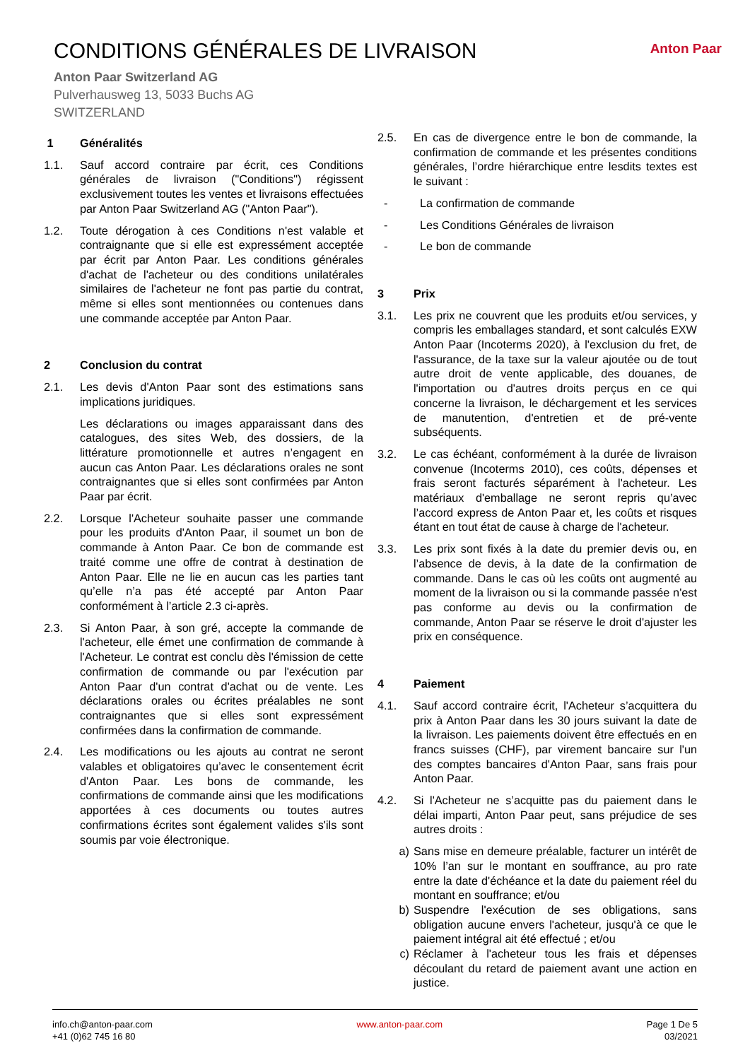CONDITIONS GÉNÉRALES DE LIVRAISON
Anton Paar
Anton Paar Switzerland AG
Pulverhausweg 13, 5033 Buchs AG
SWITZERLAND
1 Généralités
1.1. Sauf accord contraire par écrit, ces Conditions générales de livraison ("Conditions") régissent exclusivement toutes les ventes et livraisons effectuées par Anton Paar Switzerland AG ("Anton Paar").
1.2. Toute dérogation à ces Conditions n'est valable et contraignante que si elle est expressément acceptée par écrit par Anton Paar. Les conditions générales d'achat de l'acheteur ou des conditions unilatérales similaires de l'acheteur ne font pas partie du contrat, même si elles sont mentionnées ou contenues dans une commande acceptée par Anton Paar.
2 Conclusion du contrat
2.1. Les devis d'Anton Paar sont des estimations sans implications juridiques.
Les déclarations ou images apparaissant dans des catalogues, des sites Web, des dossiers, de la littérature promotionnelle et autres n’engagent en aucun cas Anton Paar. Les déclarations orales ne sont contraignantes que si elles sont confirmées par Anton Paar par écrit.
2.2. Lorsque l'Acheteur souhaite passer une commande pour les produits d'Anton Paar, il soumet un bon de commande à Anton Paar. Ce bon de commande est traité comme une offre de contrat à destination de Anton Paar. Elle ne lie en aucun cas les parties tant qu’elle n’a pas été accepté par Anton Paar conformément à l’article 2.3 ci-après.
2.3. Si Anton Paar, à son gré, accepte la commande de l'acheteur, elle émet une confirmation de commande à l'Acheteur. Le contrat est conclu dès l'émission de cette confirmation de commande ou par l'exécution par Anton Paar d'un contrat d'achat ou de vente. Les déclarations orales ou écrites préalables ne sont contraignantes que si elles sont expressément confirmées dans la confirmation de commande.
2.4. Les modifications ou les ajouts au contrat ne seront valables et obligatoires qu’avec le consentement écrit d'Anton Paar. Les bons de commande, les confirmations de commande ainsi que les modifications apportées à ces documents ou toutes autres confirmations écrites sont également valides s'ils sont soumis par voie électronique.
2.5. En cas de divergence entre le bon de commande, la confirmation de commande et les présentes conditions générales, l’ordre hiérarchique entre lesdits textes est le suivant :
- La confirmation de commande
- Les Conditions Générales de livraison
- Le bon de commande
3 Prix
3.1. Les prix ne couvrent que les produits et/ou services, y compris les emballages standard, et sont calculés EXW Anton Paar (Incoterms 2020), à l'exclusion du fret, de l'assurance, de la taxe sur la valeur ajoutée ou de tout autre droit de vente applicable, des douanes, de l'importation ou d'autres droits perçus en ce qui concerne la livraison, le déchargement et les services de manutention, d'entretien et de pré-vente subséquents.
3.2. Le cas échéant, conformément à la durée de livraison convenue (Incoterms 2010), ces coûts, dépenses et frais seront facturés séparément à l'acheteur. Les matériaux d'emballage ne seront repris qu’avec l’accord express de Anton Paar et, les coûts et risques étant en tout état de cause à charge de l'acheteur.
3.3. Les prix sont fixés à la date du premier devis ou, en l’absence de devis, à la date de la confirmation de commande. Dans le cas où les coûts ont augmenté au moment de la livraison ou si la commande passée n'est pas conforme au devis ou la confirmation de commande, Anton Paar se réserve le droit d'ajuster les prix en conséquence.
4 Paiement
4.1. Sauf accord contraire écrit, l'Acheteur s’acquittera du prix à Anton Paar dans les 30 jours suivant la date de la livraison. Les paiements doivent être effectués en en francs suisses (CHF), par virement bancaire sur l'un des comptes bancaires d'Anton Paar, sans frais pour Anton Paar.
4.2. Si l'Acheteur ne s’acquitte pas du paiement dans le délai imparti, Anton Paar peut, sans préjudice de ses autres droits :
a) Sans mise en demeure préalable, facturer un intérêt de 10% l’an sur le montant en souffrance, au pro rate entre la date d'échéance et la date du paiement réel du montant en souffrance; et/ou
b) Suspendre l'exécution de ses obligations, sans obligation aucune envers l'acheteur, jusqu'à ce que le paiement intégral ait été effectué ; et/ou
c) Réclamer à l'acheteur tous les frais et dépenses découlant du retard de paiement avant une action en justice.
info.ch@anton-paar.com
+41 (0)62 745 16 80
www.anton-paar.com Page 1 De 5
03/2021